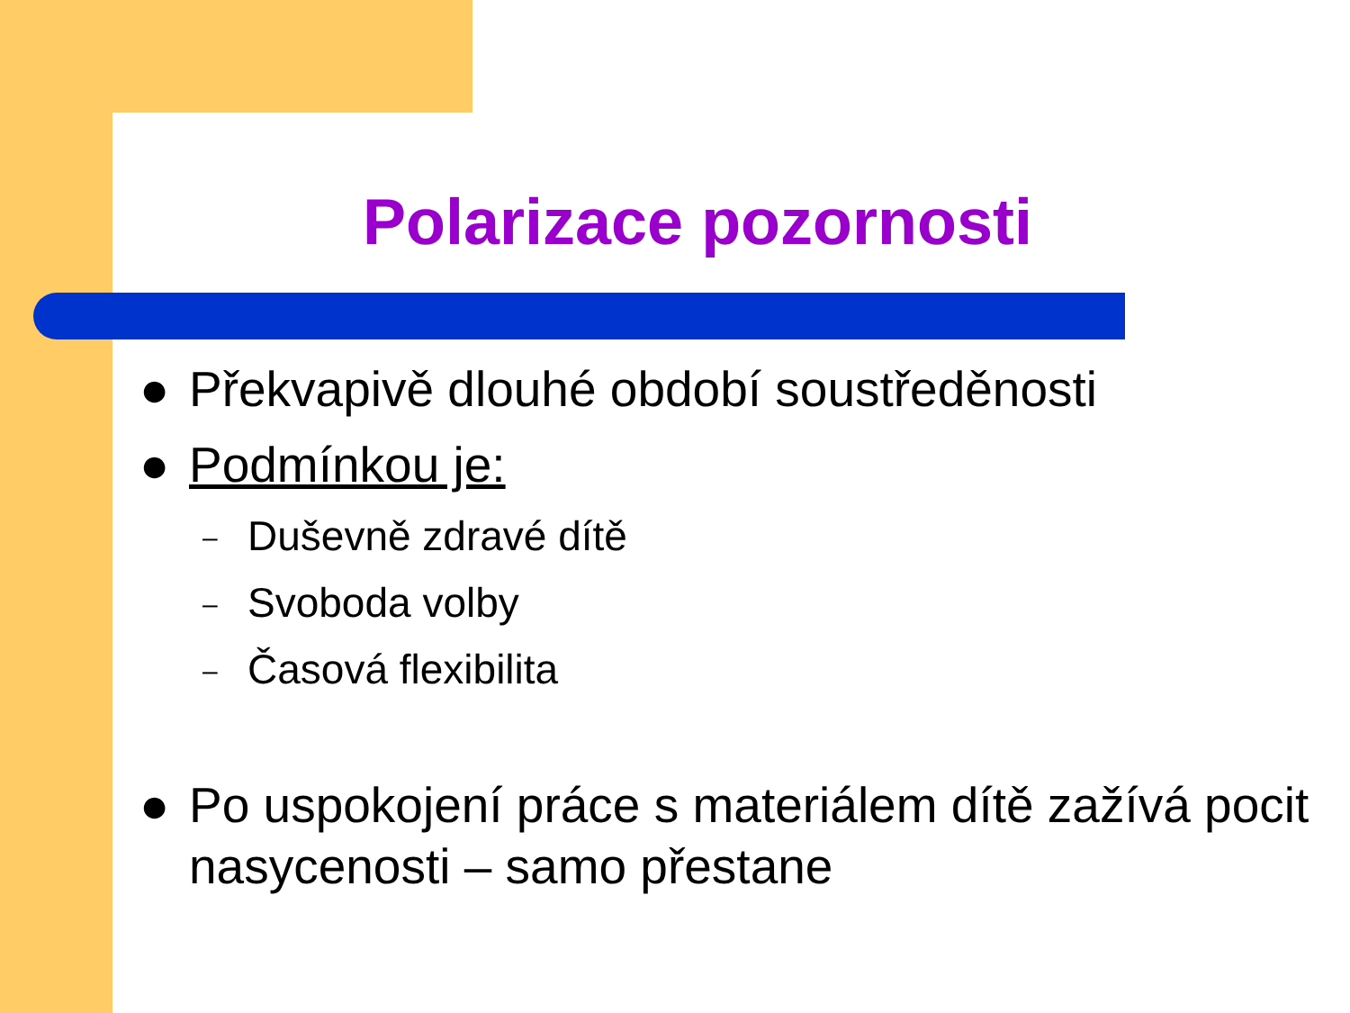Polarizace pozornosti
● Překvapivě dlouhé období soustředěnosti
● Podmínkou je:
– Duševně zdravé dítě
– Svoboda volby
– Časová flexibilita
● Po uspokojení práce s materiálem dítě zažívá pocit nasycenosti – samo přestane